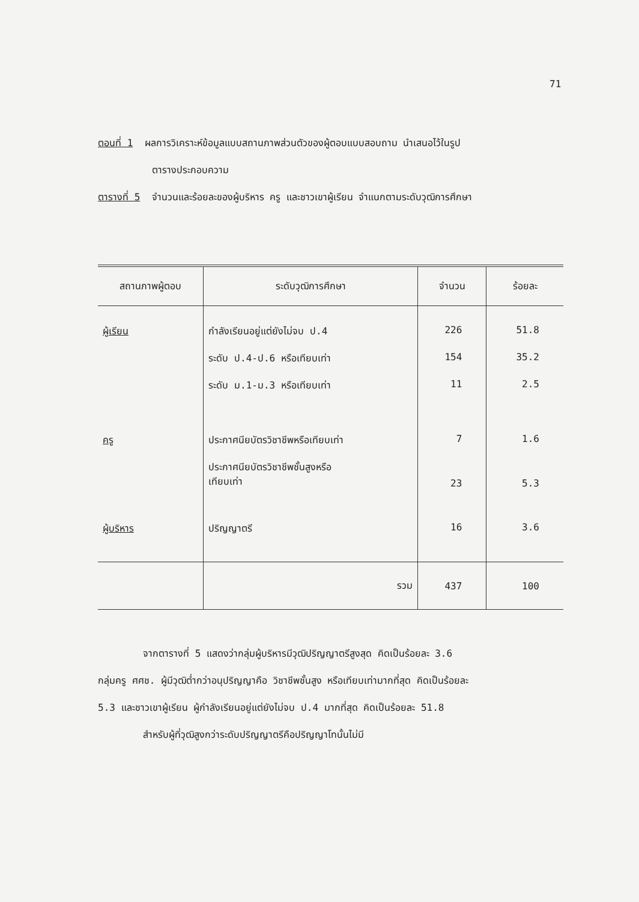71
ตอนที่ 1 ผลการวิเคราะห์ข้อมูลแบบสถานภาพส่วนตัวของผู้ตอบแบบสอบถาม นำเสนอไว้ในรูป
ตารางประกอบความ
ตารางที่ 5 จำนวนและร้อยละของผู้บริหาร ครู และชาวเขาผู้เรียน จำแนกตามระดับวุฒิการศึกษา
| สถานภาพผู้ตอบ | ระดับวุฒิการศึกษา | จำนวน | ร้อยละ |
| --- | --- | --- | --- |
| ผู้เรียน | กำลังเรียนอยู่แต่ยังไม่จบ ป.4 | 226 | 51.8 |
| | ระดับ ป.4-ป.6 หรือเทียบเท่า | 154 | 35.2 |
| | ระดับ ม.1-ม.3 หรือเทียบเท่า | 11 | 2.5 |
| ครู | ประกาศนียบัตรวิชาชีพหรือเทียบเท่า | 7 | 1.6 |
| | ประกาศนียบัตรวิชาชีพชั้นสูงหรือ เทียบเท่า | 23 | 5.3 |
| ผู้บริหาร | ปริญญาตรี | 16 | 3.6 |
| | รวม | 437 | 100 |
จากตารางที่ 5 แสดงว่ากลุ่มผู้บริหารมีวุฒิปริญญาตรีสูงสุด คิดเป็นร้อยละ 3.6
กลุ่มครู ศศช. ผู้มีวุฒิต่ำกว่าอนุปริญญาคือ วิชาชีพชั้นสูง หรือเทียบเท่ามากที่สุด คิดเป็นร้อยละ
5.3 และชาวเขาผู้เรียน ผู้กำลังเรียนอยู่แต่ยังไม่จบ ป.4 มากที่สุด คิดเป็นร้อยละ 51.8
สำหรับผู้ที่วุฒิสูงกว่าระดับปริญญาตรีคือปริญญาโทนั้นไม่มี